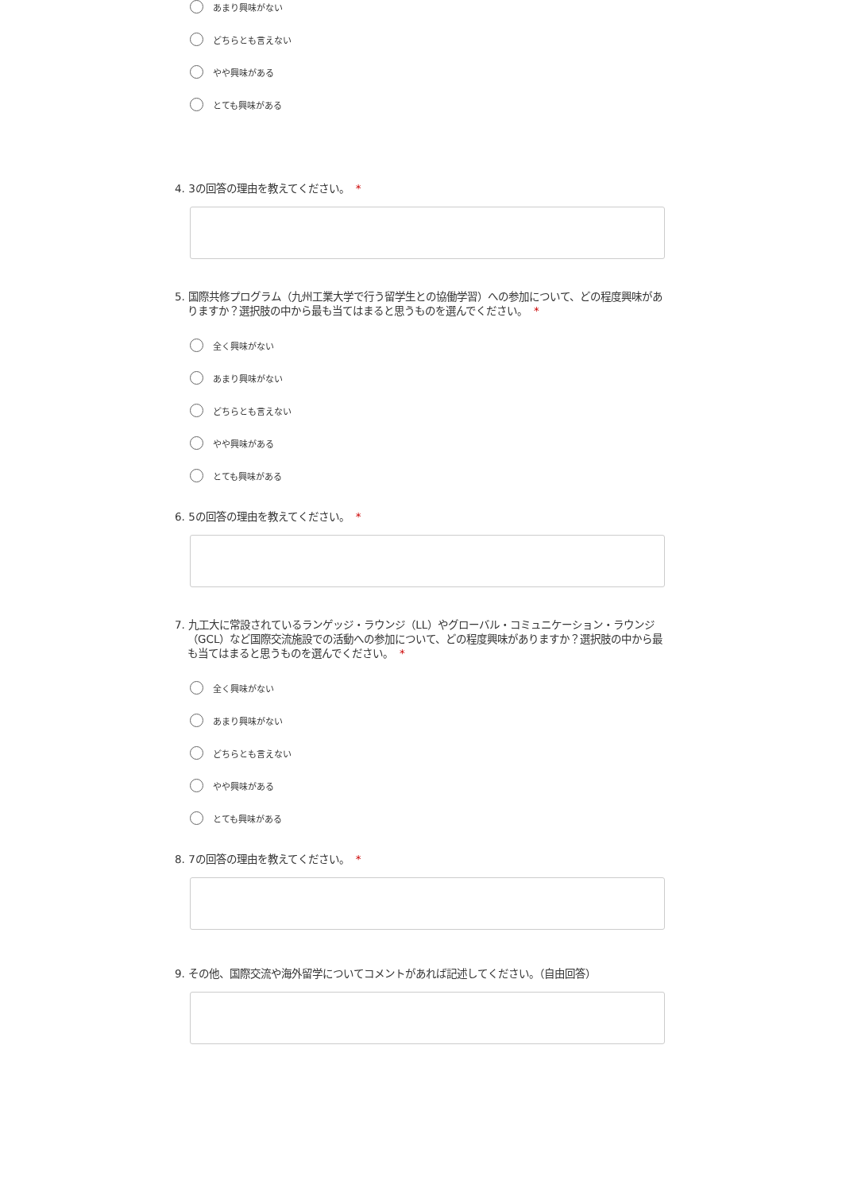あまり興味がない
どちらとも言えない
やや興味がある
とても興味がある
4. 3の回答の理由を教えてください。 *
5. 国際共修プログラム（九州工業大学で行う留学生との協働学習）への参加について、どの程度興味がありますか？選択肢の中から最も当てはまると思うものを選んでください。 *
全く興味がない
あまり興味がない
どちらとも言えない
やや興味がある
とても興味がある
6. 5の回答の理由を教えてください。 *
7. 九工大に常設されているランゲッジ・ラウンジ（LL）やグローバル・コミュニケーション・ラウンジ（GCL）など国際交流施設での活動への参加について、どの程度興味がありますか？選択肢の中から最も当てはまると思うものを選んでください。 *
全く興味がない
あまり興味がない
どちらとも言えない
やや興味がある
とても興味がある
8. 7の回答の理由を教えてください。 *
9. その他、国際交流や海外留学についてコメントがあれば記述してください。（自由回答）